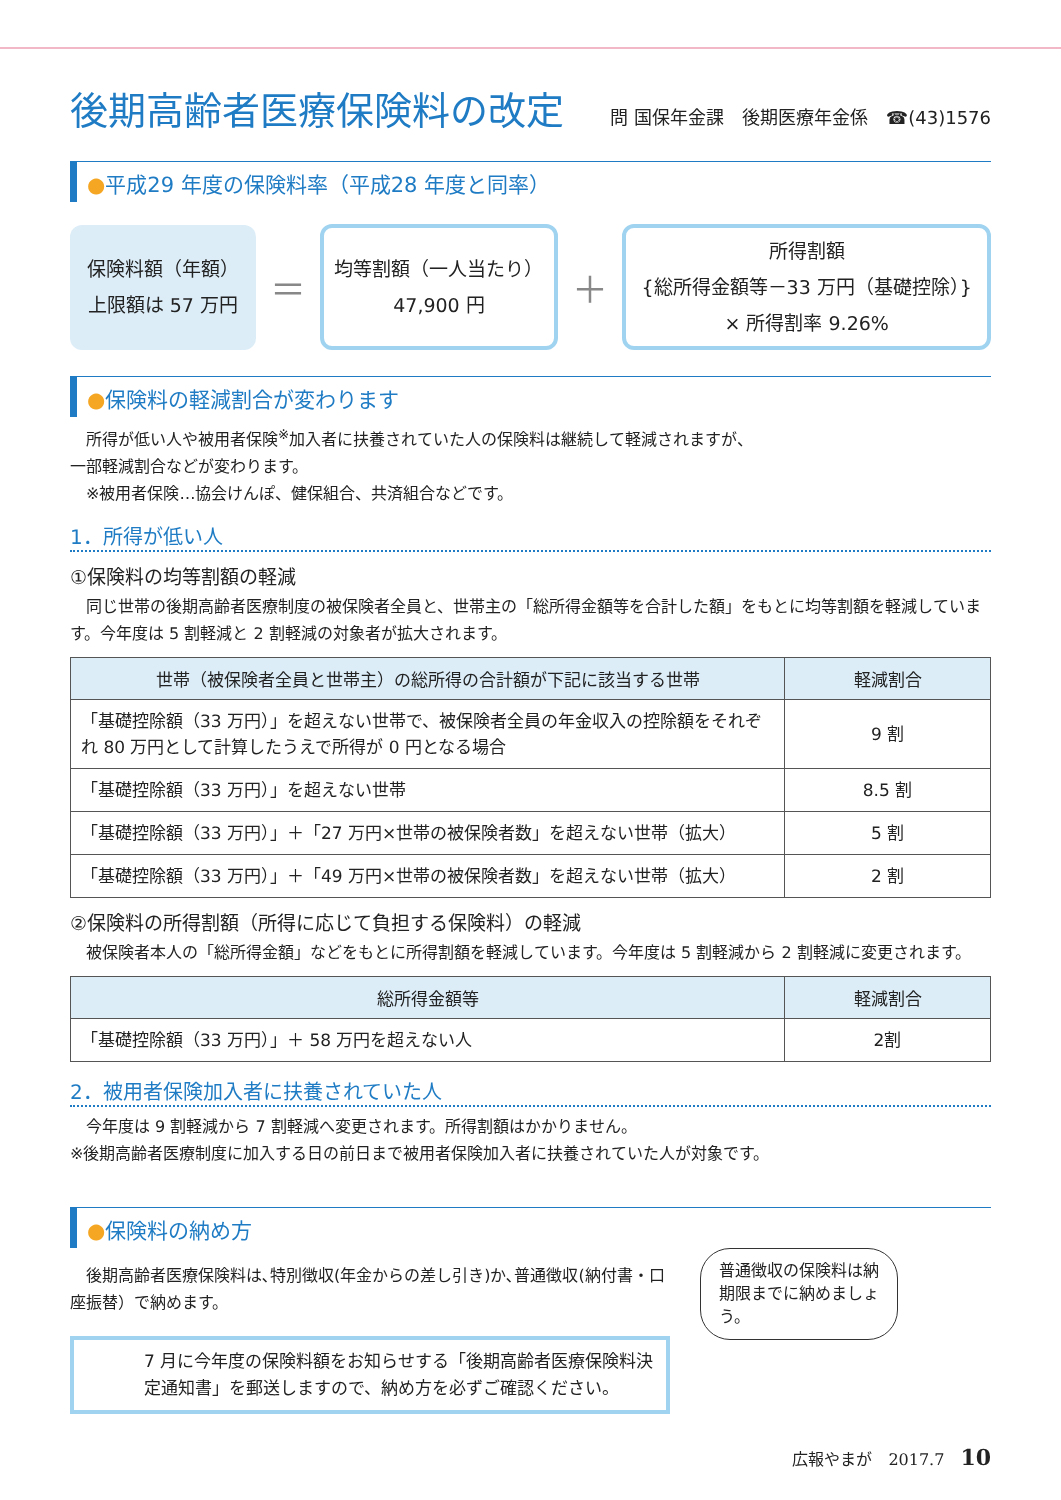後期高齢者医療保険料の改定
問 国保年金課　後期医療年金係　☎(43)1576
●平成29 年度の保険料率（平成28 年度と同率）
保険料額（年額）
上限額は 57 万円
＝
均等割額（一人当たり）
47,900 円
＋
所得割額
{総所得金額等－33 万円（基礎控除）}
× 所得割率 9.26%
●保険料の軽減割合が変わります
　所得が低い人や被用者保険<sup>※</sup>加入者に扶養されていた人の保険料は継続して軽減されますが、
一部軽減割合などが変わります。
　※被用者保険…協会けんぽ、健保組合、共済組合などです。
1．所得が低い人
①保険料の均等割額の軽減
　同じ世帯の後期高齢者医療制度の被保険者全員と、世帯主の「総所得金額等を合計した額」をもとに均等割額を軽減しています。今年度は 5 割軽減と 2 割軽減の対象者が拡大されます。
| 世帯（被保険者全員と世帯主）の総所得の合計額が下記に該当する世帯 | 軽減割合 |
| --- | --- |
| 「基礎控除額（33 万円）」を超えない世帯で、被保険者全員の年金収入の控除額をそれぞれ 80 万円として計算したうえで所得が 0 円となる場合 | 9 割 |
| 「基礎控除額（33 万円）」を超えない世帯 | 8.5 割 |
| 「基礎控除額（33 万円）」＋「27 万円×世帯の被保険者数」を超えない世帯（拡大） | 5 割 |
| 「基礎控除額（33 万円）」＋「49 万円×世帯の被保険者数」を超えない世帯（拡大） | 2 割 |
②保険料の所得割額（所得に応じて負担する保険料）の軽減
　被保険者本人の「総所得金額」などをもとに所得割額を軽減しています。今年度は 5 割軽減から 2 割軽減に変更されます。
| 総所得金額等 | 軽減割合 |
| --- | --- |
| 「基礎控除額（33 万円）」＋ 58 万円を超えない人 | 2割 |
2．被用者保険加入者に扶養されていた人
　今年度は 9 割軽減から 7 割軽減へ変更されます。所得割額はかかりません。
※後期高齢者医療制度に加入する日の前日まで被用者保険加入者に扶養されていた人が対象です。
●保険料の納め方
　後期高齢者医療保険料は､特別徴収(年金からの差し引き)か､普通徴収(納付書・口座振替）で納めます。
7 月に今年度の保険料額をお知らせする「後期高齢者医療保険料決定通知書」を郵送しますので、納め方を必ずご確認ください。
普通徴収の保険料は納期限までに納めましょう。
広報やまが　2017.7　10